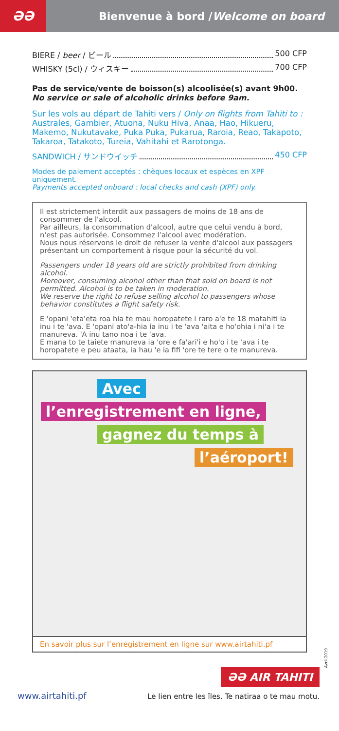ƏƏ
Bienvenue à bord / Welcome on board
BIERE / beer / ビール 500 CFP
WHISKY (5cl) / ウィスキー 700 CFP
Pas de service/vente de boisson(s) alcoolisée(s) avant 9h00.
No service or sale of alcoholic drinks before 9am.
Sur les vols au départ de Tahiti vers / Only on flights from Tahiti to : Australes, Gambier, Atuona, Nuku Hiva, Anaa, Hao, Hikueru, Makemo, Nukutavake, Puka Puka, Pukarua, Raroia, Reao, Takapoto, Takaroa, Tatakoto, Tureia, Vahitahi et Rarotonga.
SANDWICH / サンドウイッチ 450 CFP
Modes de paiement acceptés : chèques locaux et espèces en XPF uniquement.
Payments accepted onboard : local checks and cash (XPF) only.
Il est strictement interdit aux passagers de moins de 18 ans de consommer de l'alcool.
Par ailleurs, la consommation d'alcool, autre que celui vendu à bord, n'est pas autorisée. Consommez l’alcool avec modération.
Nous nous réservons le droit de refuser la vente d'alcool aux passagers présentant un comportement à risque pour la sécurité du vol.
Passengers under 18 years old are strictly prohibited from drinking alcohol.
Moreover, consuming alcohol other than that sold on board is not permitted. Alcohol is to be taken in moderation.
We reserve the right to refuse selling alcohol to passengers whose behavior constitutes a flight safety risk.
E 'opani 'eta'eta roa hia te mau horopatete i raro a'e te 18 matahiti ia inu i te 'ava. E 'opani ato'a-hia ia inu i te 'ava 'aita e ho'ohia i ni'a i te manureva. 'A inu tano noa i te 'ava.
E mana to te taiete manureva ia 'ore e fa'ari'i e ho'o i te 'ava i te horopatete e peu ataata, ia hau 'e ia fifi 'ore te tere o te manureva.
Avec
l’enregistrement en ligne,
gagnez du temps à
l’aéroport!
En savoir plus sur l’enregistrement en ligne sur www.airtahiti.pf
Avril 2019
www.airtahiti.pf
ƏƏ AIR TAHITI
Le lien entre les îles. Te natiraa o te mau motu.